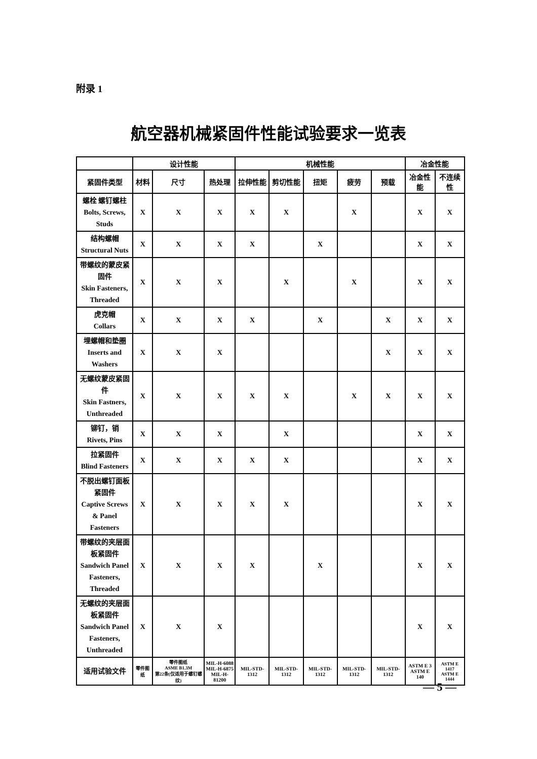附录 1
航空器机械紧固件性能试验要求一览表
| | 设计性能 | | | 机械性能 | | | | | 冶金性能 | |
| --- | --- | --- | --- | --- | --- | --- | --- | --- | --- | --- |
| 紧固件类型 | 材料 | 尺寸 | 热处理 | 拉伸性能 | 剪切性能 | 扭矩 | 疲劳 | 预载 | 冶金性能 | 不连续性 |
| 螺栓 螺钉螺柱 Bolts, Screws, Studs | X | X | X | X | X | | X | | X | X |
| 结构螺帽 Structural Nuts | X | X | X | X | | X | | | X | X |
| 带螺纹的蒙皮紧固件 Skin Fasteners, Threaded | X | X | X | | X | | X | | X | X |
| 虎克帽 Collars | X | X | X | X | | X | | X | X | X |
| 埋螺帽和垫圈 Inserts and Washers | X | X | X | | | | | X | X | X |
| 无螺纹蒙皮紧固件 Skin Fastners, Unthreaded | X | X | X | X | X | | X | X | X | X |
| 铆钉，销 Rivets, Pins | X | X | X | | X | | | | X | X |
| 拉紧固件 Blind Fasteners | X | X | X | X | X | | | | X | X |
| 不脱出螺钉面板紧固件 Captive Screws & Panel Fasteners | X | X | X | X | X | | | | X | X |
| 带螺纹的夹层面板紧固件 Sandwich Panel Fasteners, Threaded | X | X | X | X | | X | | | X | X |
| 无螺纹的夹层面板紧固件 Sandwich Panel Fasteners, Unthreaded | X | X | X | | | | | | X | X |
| 适用试验文件 | 零件图纸 | 零件图纸 ASME B1.3M 第22条(仅适用于螺钉螺纹) | MIL-H-6088 MIL-H-6875 MIL-H-81200 | MIL-STD-1312 | MIL-STD-1312 | MIL-STD-1312 | MIL-STD-1312 | MIL-STD-1312 | ASTM E 3 ASTM E 140 | ASTM E 1417 ASTM E 1444 |
— 5 —